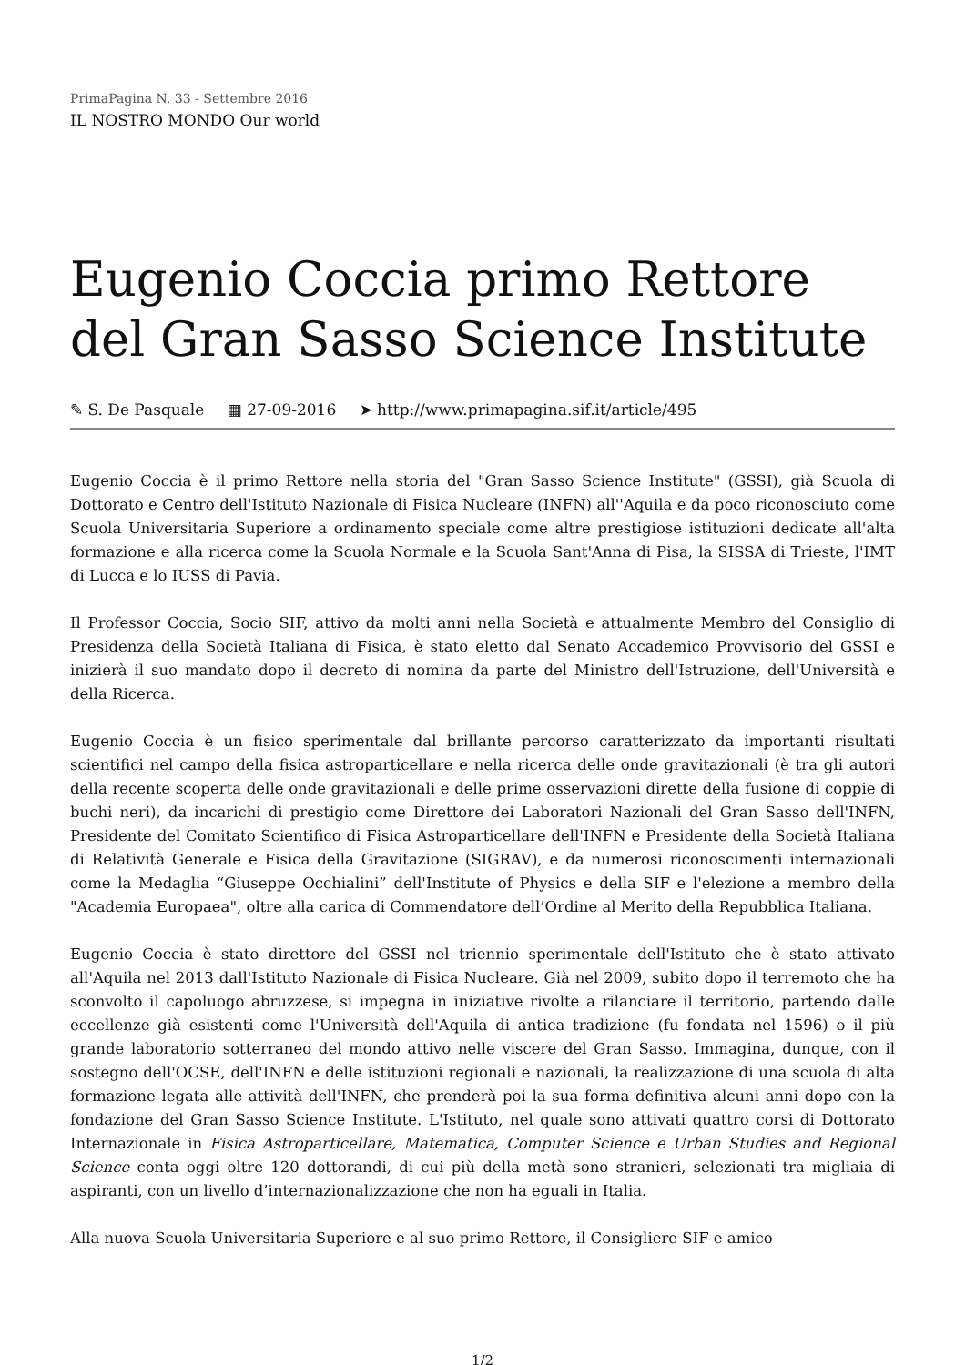PrimaPagina N. 33 - Settembre 2016
IL NOSTRO MONDO Our world
Eugenio Coccia primo Rettore del Gran Sasso Science Institute
✎ S. De Pasquale ▦ 27-09-2016 ➤ http://www.primapagina.sif.it/article/495
Eugenio Coccia è il primo Rettore nella storia del "Gran Sasso Science Institute" (GSSI), già Scuola di Dottorato e Centro dell'Istituto Nazionale di Fisica Nucleare (INFN) all''Aquila e da poco riconosciuto come Scuola Universitaria Superiore a ordinamento speciale come altre prestigiose istituzioni dedicate all'alta formazione e alla ricerca come la Scuola Normale e la Scuola Sant'Anna di Pisa, la SISSA di Trieste, l'IMT di Lucca e lo IUSS di Pavia.
Il Professor Coccia, Socio SIF, attivo da molti anni nella Società e attualmente Membro del Consiglio di Presidenza della Società Italiana di Fisica, è stato eletto dal Senato Accademico Provvisorio del GSSI e inizierà il suo mandato dopo il decreto di nomina da parte del Ministro dell'Istruzione, dell'Università e della Ricerca.
Eugenio Coccia è un fisico sperimentale dal brillante percorso caratterizzato da importanti risultati scientifici nel campo della fisica astroparticellare e nella ricerca delle onde gravitazionali (è tra gli autori della recente scoperta delle onde gravitazionali e delle prime osservazioni dirette della fusione di coppie di buchi neri), da incarichi di prestigio come Direttore dei Laboratori Nazionali del Gran Sasso dell'INFN, Presidente del Comitato Scientifico di Fisica Astroparticellare dell'INFN e Presidente della Società Italiana di Relatività Generale e Fisica della Gravitazione (SIGRAV), e da numerosi riconoscimenti internazionali come la Medaglia “Giuseppe Occhialini” dell'Institute of Physics e della SIF e l'elezione a membro della "Academia Europaea", oltre alla carica di Commendatore dell’Ordine al Merito della Repubblica Italiana.
Eugenio Coccia è stato direttore del GSSI nel triennio sperimentale dell'Istituto che è stato attivato all'Aquila nel 2013 dall'Istituto Nazionale di Fisica Nucleare. Già nel 2009, subito dopo il terremoto che ha sconvolto il capoluogo abruzzese, si impegna in iniziative rivolte a rilanciare il territorio, partendo dalle eccellenze già esistenti come l'Università dell'Aquila di antica tradizione (fu fondata nel 1596) o il più grande laboratorio sotterraneo del mondo attivo nelle viscere del Gran Sasso. Immagina, dunque, con il sostegno dell'OCSE, dell'INFN e delle istituzioni regionali e nazionali, la realizzazione di una scuola di alta formazione legata alle attività dell'INFN, che prenderà poi la sua forma definitiva alcuni anni dopo con la fondazione del Gran Sasso Science Institute. L'Istituto, nel quale sono attivati quattro corsi di Dottorato Internazionale in Fisica Astroparticellare, Matematica, Computer Science e Urban Studies and Regional Science conta oggi oltre 120 dottorandi, di cui più della metà sono stranieri, selezionati tra migliaia di aspiranti, con un livello d’internazionalizzazione che non ha eguali in Italia.
Alla nuova Scuola Universitaria Superiore e al suo primo Rettore, il Consigliere SIF e amico
1/2